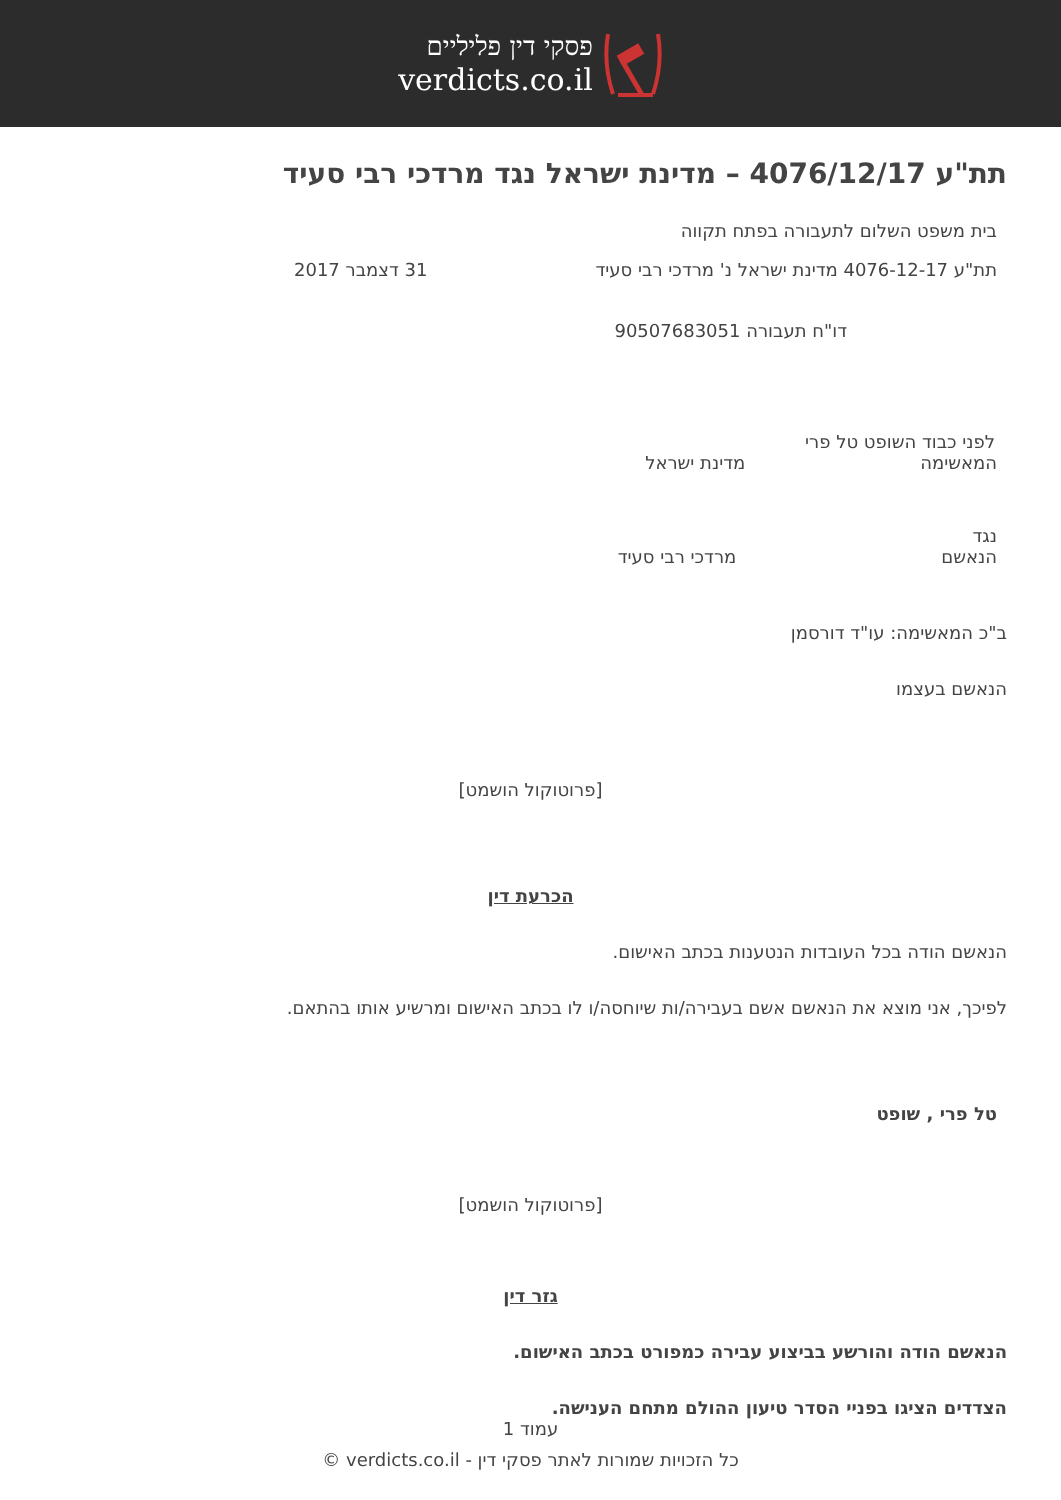פסקי דין פליליים
verdicts.co.il
תת"ע 4076/12/17 – מדינת ישראל נגד מרדכי רבי סעיד
בית משפט השלום לתעבורה בפתח תקווה
תת"ע 4076-12-17 מדינת ישראל נ' מרדכי רבי סעיד 31 דצמבר 2017
דו"ח תעבורה 90507683051
לפני כבוד השופט טל פרי
המאשימה מדינת ישראל
נגד
הנאשם מרדכי רבי סעיד
ב"כ המאשימה: עו"ד דורסמן
הנאשם בעצמו
[פרוטוקול הושמט]
הכרעת דין
הנאשם הודה בכל העובדות הנטענות בכתב האישום.
לפיכך, אני מוצא את הנאשם אשם בעבירה/ות שיוחסה/ו לו בכתב האישום ומרשיע אותו בהתאם.
טל פרי , שופט
[פרוטוקול הושמט]
גזר דין
הנאשם הודה והורשע בביצוע עבירה כמפורט בכתב האישום.
הצדדים הציגו בפניי הסדר טיעון ההולם מתחם הענישה.
עמוד 1
כל הזכויות שמורות לאתר פסקי דין - verdicts.co.il ©